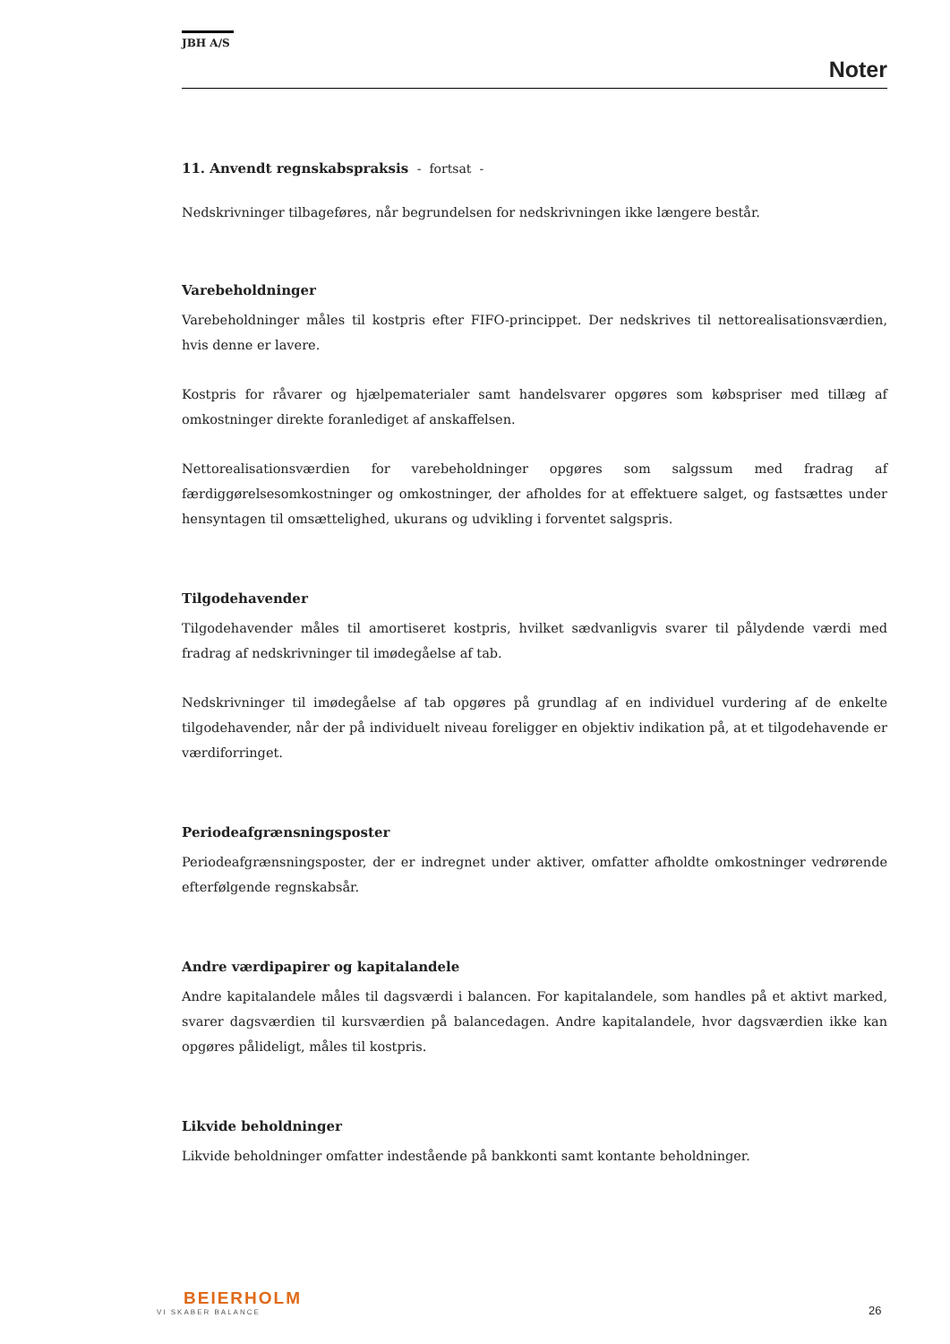JBH A/S
Noter
11. Anvendt regnskabspraksis - fortsat -
Nedskrivninger tilbageføres, når begrundelsen for nedskrivningen ikke længere består.
Varebeholdninger
Varebeholdninger måles til kostpris efter FIFO-princippet. Der nedskrives til nettorealisationsværdien, hvis denne er lavere.
Kostpris for råvarer og hjælpematerialer samt handelsvarer opgøres som købspriser med tillæg af omkostninger direkte foranlediget af anskaffelsen.
Nettorealisationsværdien for varebeholdninger opgøres som salgssum med fradrag af færdiggørelsesomkostninger og omkostninger, der afholdes for at effektuere salget, og fastsættes under hensyntagen til omsættelighed, ukurans og udvikling i forventet salgspris.
Tilgodehavender
Tilgodehavender måles til amortiseret kostpris, hvilket sædvanligvis svarer til pålydende værdi med fradrag af nedskrivninger til imødegåelse af tab.
Nedskrivninger til imødegåelse af tab opgøres på grundlag af en individuel vurdering af de enkelte tilgodehavender, når der på individuelt niveau foreligger en objektiv indikation på, at et tilgodehavende er værdiforringet.
Periodeafgrænsningsposter
Periodeafgrænsningsposter, der er indregnet under aktiver, omfatter afholdte omkostninger vedrørende efterfølgende regnskabsår.
Andre værdipapirer og kapitalandele
Andre kapitalandele måles til dagsværdi i balancen. For kapitalandele, som handles på et aktivt marked, svarer dagsværdien til kursværdien på balancedagen. Andre kapitalandele, hvor dagsværdien ikke kan opgøres pålideligt, måles til kostpris.
Likvide beholdninger
Likvide beholdninger omfatter indestående på bankkonti samt kontante beholdninger.
BEIERHOLM
VI SKABER BALANCE
26